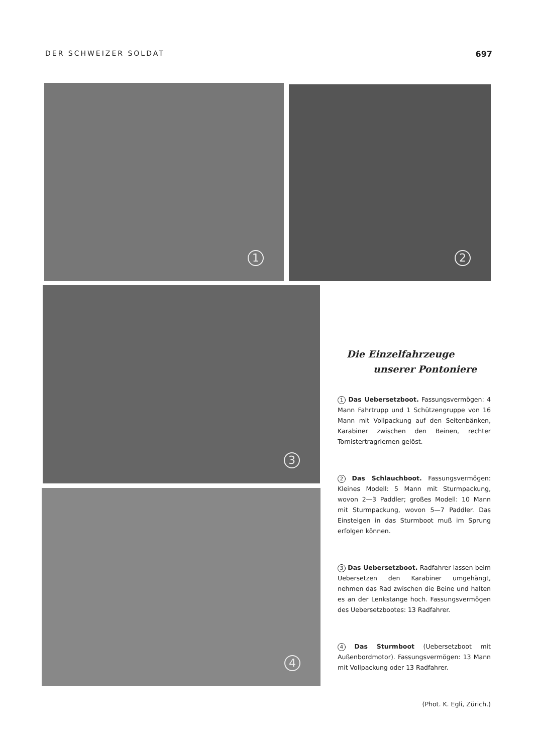DER SCHWEIZER SOLDAT 697
1 2
3
4
Die Einzelfahrzeuge
unserer Pontoniere
1 Das Uebersetzboot. Fassungsvermögen: 4 Mann Fahrtrupp und 1 Schützengruppe von 16 Mann mit Vollpackung auf den Seitenbänken, Karabiner zwischen den Beinen, rechter Tornistertragriemen gelöst.
2 Das Schlauchboot. Fassungsvermögen: Kleines Modell: 5 Mann mit Sturmpackung, wovon 2—3 Paddler; großes Modell: 10 Mann mit Sturmpackung, wovon 5—7 Paddler. Das Einsteigen in das Sturmboot muß im Sprung erfolgen können.
3 Das Uebersetzboot. Radfahrer lassen beim Uebersetzen den Karabiner umgehängt, nehmen das Rad zwischen die Beine und halten es an der Lenkstange hoch. Fassungsvermögen des Uebersetzbootes: 13 Radfahrer.
4 Das Sturmboot (Uebersetzboot mit Außenbordmotor). Fassungsvermögen: 13 Mann mit Vollpackung oder 13 Radfahrer.
(Phot. K. Egli, Zürich.)